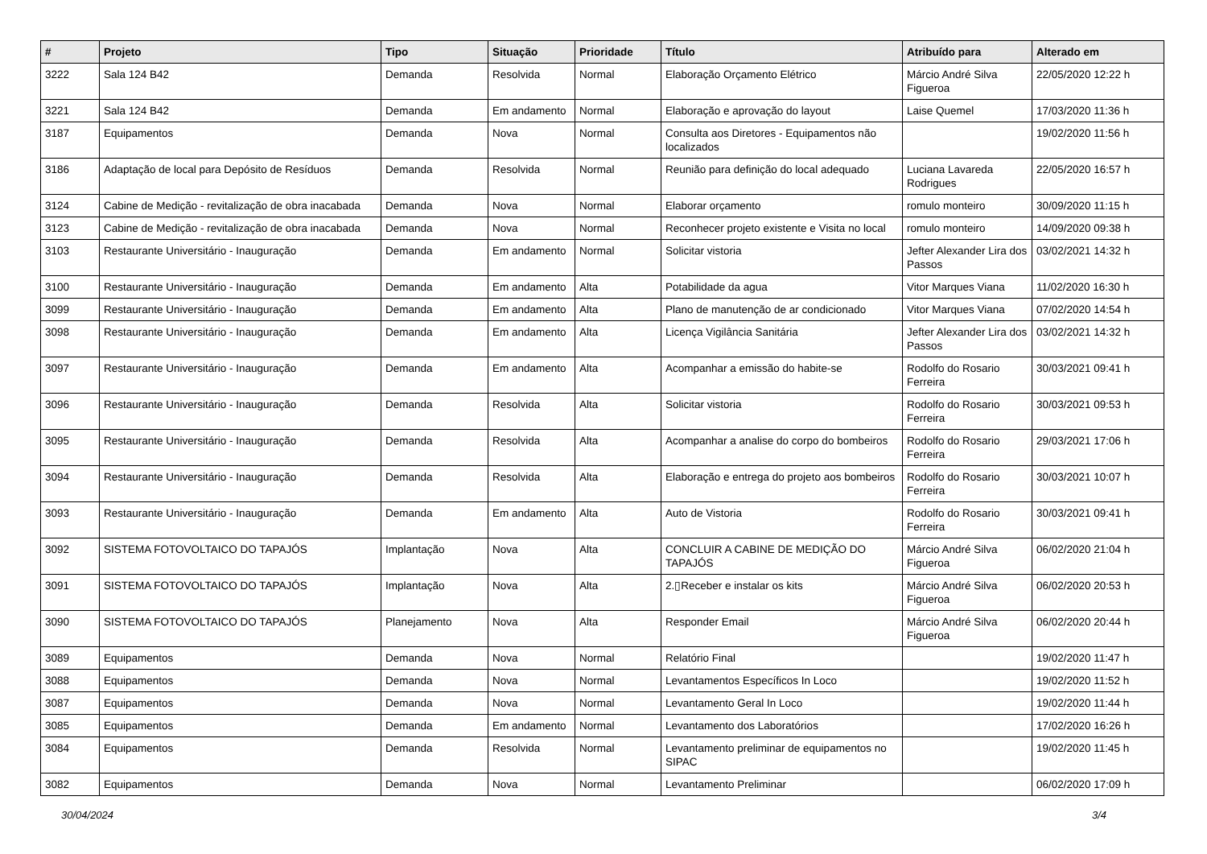| # | Projeto | Tipo | Situação | Prioridade | Título | Atribuído para | Alterado em |
| --- | --- | --- | --- | --- | --- | --- | --- |
| 3222 | Sala 124 B42 | Demanda | Resolvida | Normal | Elaboração Orçamento Elétrico | Márcio André Silva Figueroa | 22/05/2020 12:22 h |
| 3221 | Sala 124 B42 | Demanda | Em andamento | Normal | Elaboração e aprovação do layout | Laise Quemel | 17/03/2020 11:36 h |
| 3187 | Equipamentos | Demanda | Nova | Normal | Consulta aos Diretores - Equipamentos não localizados | | 19/02/2020 11:56 h |
| 3186 | Adaptação de local para Depósito de Resíduos | Demanda | Resolvida | Normal | Reunião para definição do local adequado | Luciana Lavareda Rodrigues | 22/05/2020 16:57 h |
| 3124 | Cabine de Medição - revitalização de obra inacabada | Demanda | Nova | Normal | Elaborar orçamento | romulo monteiro | 30/09/2020 11:15 h |
| 3123 | Cabine de Medição - revitalização de obra inacabada | Demanda | Nova | Normal | Reconhecer projeto existente e Visita no local | romulo monteiro | 14/09/2020 09:38 h |
| 3103 | Restaurante Universitário - Inauguração | Demanda | Em andamento | Normal | Solicitar vistoria | Jefter Alexander Lira dos Passos | 03/02/2021 14:32 h |
| 3100 | Restaurante Universitário - Inauguração | Demanda | Em andamento | Alta | Potabilidade da agua | Vitor Marques Viana | 11/02/2020 16:30 h |
| 3099 | Restaurante Universitário - Inauguração | Demanda | Em andamento | Alta | Plano de manutenção de ar condicionado | Vitor Marques Viana | 07/02/2020 14:54 h |
| 3098 | Restaurante Universitário - Inauguração | Demanda | Em andamento | Alta | Licença Vigilância Sanitária | Jefter Alexander Lira dos Passos | 03/02/2021 14:32 h |
| 3097 | Restaurante Universitário - Inauguração | Demanda | Em andamento | Alta | Acompanhar a emissão do habite-se | Rodolfo do Rosario Ferreira | 30/03/2021 09:41 h |
| 3096 | Restaurante Universitário - Inauguração | Demanda | Resolvida | Alta | Solicitar vistoria | Rodolfo do Rosario Ferreira | 30/03/2021 09:53 h |
| 3095 | Restaurante Universitário - Inauguração | Demanda | Resolvida | Alta | Acompanhar a analise do corpo do bombeiros | Rodolfo do Rosario Ferreira | 29/03/2021 17:06 h |
| 3094 | Restaurante Universitário - Inauguração | Demanda | Resolvida | Alta | Elaboração e entrega do projeto aos bombeiros | Rodolfo do Rosario Ferreira | 30/03/2021 10:07 h |
| 3093 | Restaurante Universitário - Inauguração | Demanda | Em andamento | Alta | Auto de Vistoria | Rodolfo do Rosario Ferreira | 30/03/2021 09:41 h |
| 3092 | SISTEMA FOTOVOLTAICO DO TAPAJÓS | Implantação | Nova | Alta | CONCLUIR A CABINE DE MEDIÇÃO DO TAPAJÓS | Márcio André Silva Figueroa | 06/02/2020 21:04 h |
| 3091 | SISTEMA FOTOVOLTAICO DO TAPAJÓS | Implantação | Nova | Alta | 2.▯Receber e instalar os kits | Márcio André Silva Figueroa | 06/02/2020 20:53 h |
| 3090 | SISTEMA FOTOVOLTAICO DO TAPAJÓS | Planejamento | Nova | Alta | Responder Email | Márcio André Silva Figueroa | 06/02/2020 20:44 h |
| 3089 | Equipamentos | Demanda | Nova | Normal | Relatório Final | | 19/02/2020 11:47 h |
| 3088 | Equipamentos | Demanda | Nova | Normal | Levantamentos Específicos In Loco | | 19/02/2020 11:52 h |
| 3087 | Equipamentos | Demanda | Nova | Normal | Levantamento Geral In Loco | | 19/02/2020 11:44 h |
| 3085 | Equipamentos | Demanda | Em andamento | Normal | Levantamento dos Laboratórios | | 17/02/2020 16:26 h |
| 3084 | Equipamentos | Demanda | Resolvida | Normal | Levantamento preliminar de equipamentos no SIPAC | | 19/02/2020 11:45 h |
| 3082 | Equipamentos | Demanda | Nova | Normal | Levantamento Preliminar | | 06/02/2020 17:09 h |
30/04/2024 3/4